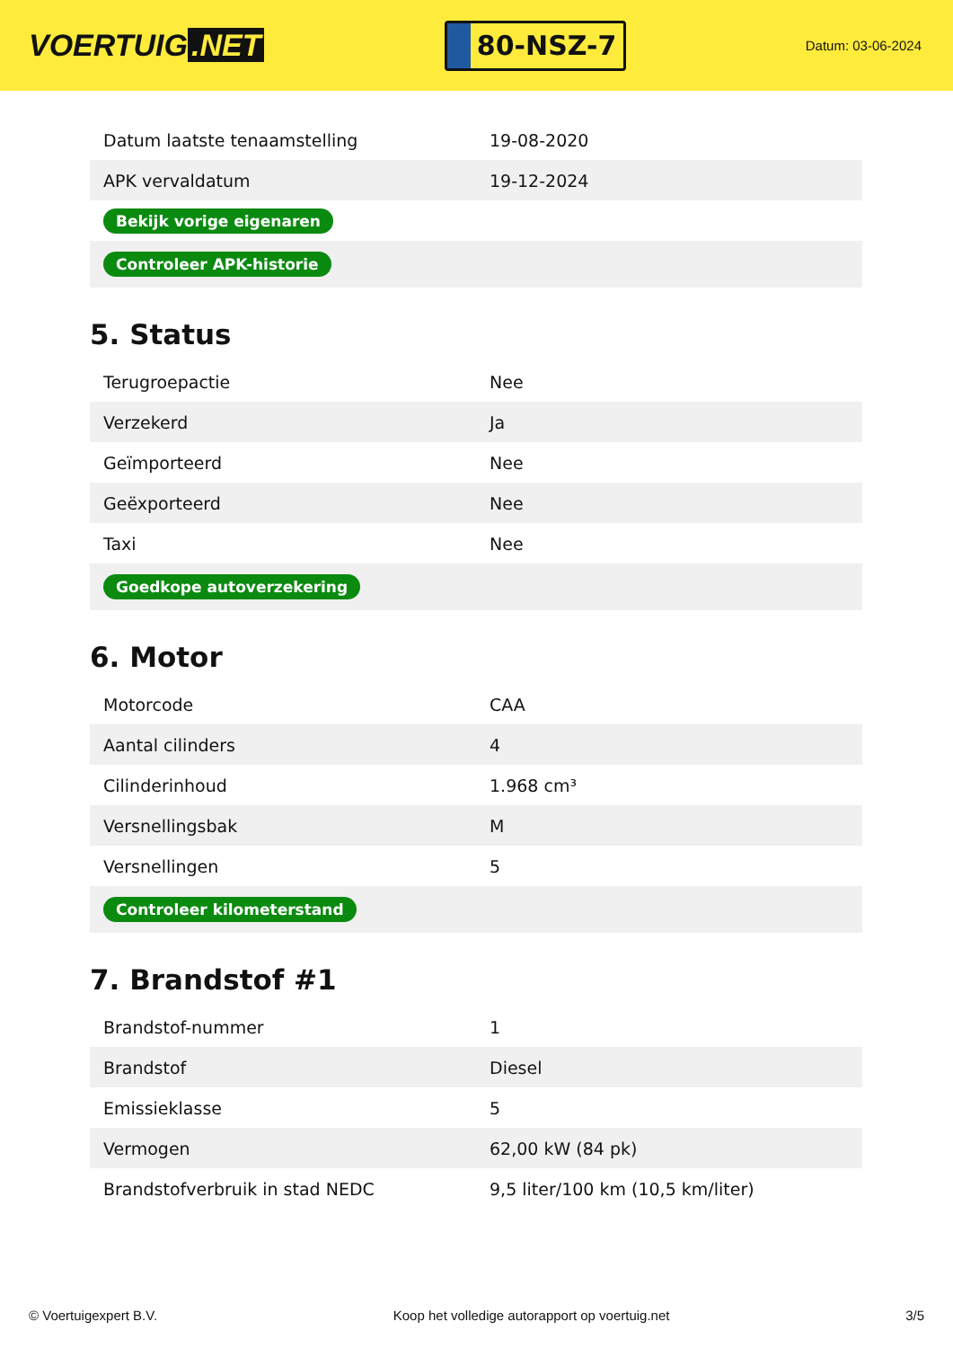VOERTUIG.NET
80-NSZ-7
Datum: 03-06-2024
| Datum laatste tenaamstelling | 19-08-2020 |
| APK vervaldatum | 19-12-2024 |
| Bekijk vorige eigenaren | |
| Controleer APK-historie | |
5. Status
| Terugroepactie | Nee |
| Verzekerd | Ja |
| Geïmporteerd | Nee |
| Geëxporteerd | Nee |
| Taxi | Nee |
| Goedkope autoverzekering | |
6. Motor
| Motorcode | CAA |
| Aantal cilinders | 4 |
| Cilinderinhoud | 1.968 cm³ |
| Versnellingsbak | M |
| Versnellingen | 5 |
| Controleer kilometerstand | |
7. Brandstof #1
| Brandstof-nummer | 1 |
| Brandstof | Diesel |
| Emissieklasse | 5 |
| Vermogen | 62,00 kW (84 pk) |
| Brandstofverbruik in stad NEDC | 9,5 liter/100 km (10,5 km/liter) |
© Voertuigexpert B.V. Koop het volledige autorapport op voertuig.net 3/5